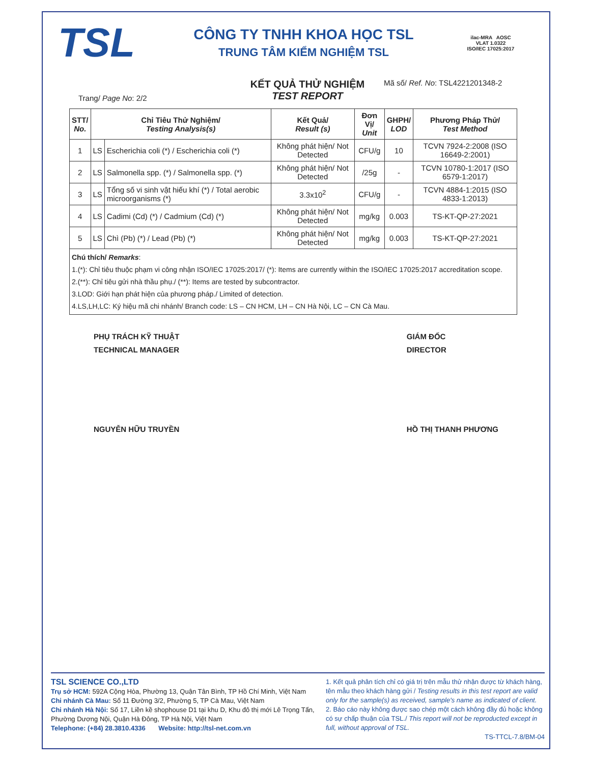TSL
CÔNG TY TNHH KHOA HỌC TSL
TRUNG TÂM KIỂM NGHIỆM TSL
ilac-MRA AOSC
VLAT 1.0322
ISO/IEC 17025:2017
Trang/ Page No: 2/2
KẾT QUẢ THỬ NGHIỆM
TEST REPORT
Mã số/ Ref. No: TSL4221201348-2
| STT/ No. | Chỉ Tiêu Thử Nghiệm/ Testing Analysis(s) | | Kết Quả/ Result (s) | Đơn Vị/ Unit | GHPH/ LOD | Phương Pháp Thử/ Test Method |
| --- | --- | --- | --- | --- | --- | --- |
| 1 | LS | Escherichia coli (*) / Escherichia coli (*) | Không phát hiện/ Not Detected | CFU/g | 10 | TCVN 7924-2:2008 (ISO 16649-2:2001) |
| 2 | LS | Salmonella spp. (*) / Salmonella spp. (*) | Không phát hiện/ Not Detected | /25g | - | TCVN 10780-1:2017 (ISO 6579-1:2017) |
| 3 | LS | Tổng số vi sinh vật hiếu khí (*) / Total aerobic microorganisms (*) | 3.3x10<sup>2</sup> | CFU/g | - | TCVN 4884-1:2015 (ISO 4833-1:2013) |
| 4 | LS | Cadimi (Cd) (*) / Cadmium (Cd) (*) | Không phát hiện/ Not Detected | mg/kg | 0.003 | TS-KT-QP-27:2021 |
| 5 | LS | Chì (Pb) (*) / Lead (Pb) (*) | Không phát hiện/ Not Detected | mg/kg | 0.003 | TS-KT-QP-27:2021 |
Chú thích/ Remarks:
1.(*): Chỉ tiêu thuộc phạm vi công nhận ISO/IEC 17025:2017/ (*): Items are currently within the ISO/IEC 17025:2017 accreditation scope.
2.(**): Chỉ tiêu gửi nhà thầu phụ./ (**): Items are tested by subcontractor.
3.LOD: Giới hạn phát hiện của phương pháp./ Limited of detection.
4.LS,LH,LC: Ký hiệu mã chi nhánh/ Branch code: LS – CN HCM, LH – CN Hà Nội, LC – CN Cà Mau.
PHỤ TRÁCH KỸ THUẬT
TECHNICAL MANAGER
NGUYỄN HỮU TRUYỀN
GIÁM ĐỐC
DIRECTOR
HỒ THỊ THANH PHƯƠNG
TSL SCIENCE CO.,LTD
Trụ sở HCM: 592A Cộng Hòa, Phường 13, Quận Tân Bình, TP Hồ Chí Minh, Việt Nam
Chi nhánh Cà Mau: Số 11 Đường 3/2, Phường 5, TP Cà Mau, Việt Nam
Chi nhánh Hà Nội: Số 17, Liền kề shophouse D1 tại khu D, Khu đô thị mới Lê Trọng Tấn, Phường Dương Nội, Quận Hà Đông, TP Hà Nội, Việt Nam
Telephone: (+84) 28.3810.4336 Website: http://tsl-net.com.vn
1. Kết quả phân tích chỉ có giá trị trên mẫu thử nhận được từ khách hàng, tên mẫu theo khách hàng gửi / Testing results in this test report are valid only for the sample(s) as received, sample's name as indicated of client.
2. Báo cáo này không được sao chép một cách không đầy đủ hoặc không có sự chấp thuận của TSL./ This report will not be reproducted except in full, without approval of TSL.
TS-TTCL-7.8/BM-04